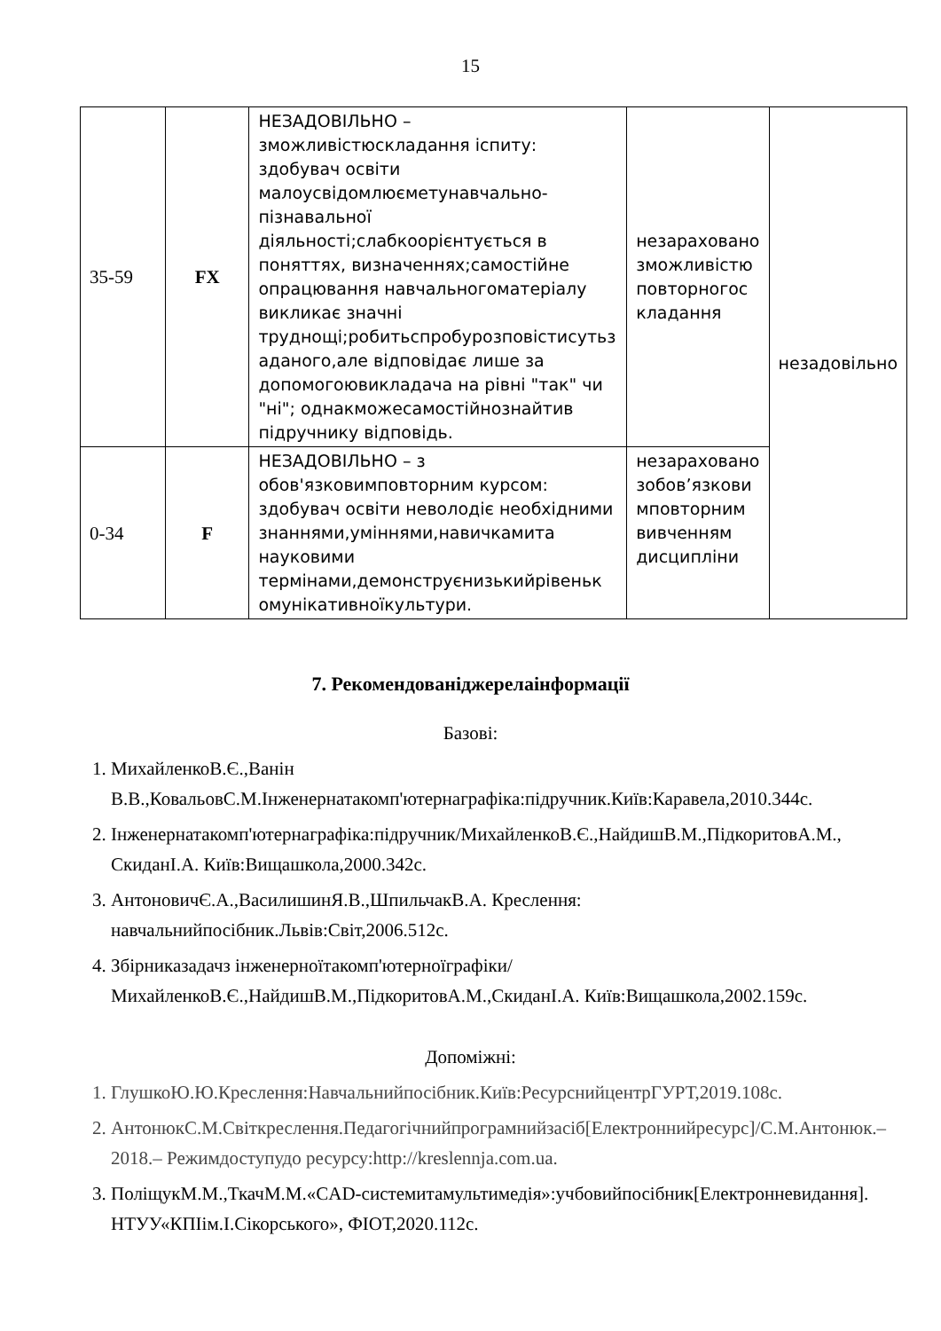15
| 35-59 | FX | НЕЗАДОВІЛЬНО – зможливістюскладання іспиту: здобувач освіти малоусвідомлюєметунавчально-пізнавальної діяльності;слабкоорієнтується в поняттях, визначеннях;самостійне опрацювання навчальногоматеріалу викликає значні труднощі;робитьспробурозповістисутьз аданого,але відповідає лише за допомогоювикладача на рівні "так" чи "ні"; однакможесамостійнознайтив підручнику відповідь. | незараховано зможливістю повторногос кладання | незадовільно |
| 0-34 | F | НЕЗАДОВІЛЬНО – з обов'язковимповторним курсом: здобувач освіти неволодіє необхідними знаннями,уміннями,навичкамита науковими термінами,демонструєнизькийрівеньк омунікативноїкультури. | незараховано зобов’язкови мповторним вивченням дисципліни | |
7. Рекомендованіджерелаінформації
Базові:
1. МихайленкоВ.Є.,Ванін В.В.,КовальовС.М.Інженернатакомп'ютернаграфіка:підручник.Київ:Каравела,2010.344с.
2. Інженернатакомп'ютернаграфіка:підручник/МихайленкоВ.Є.,НайдишВ.М.,ПідкоритовА.М., СкиданІ.А. Київ:Вищашкола,2000.342с.
3. АнтоновичЄ.А.,ВасилишинЯ.В.,ШпильчакВ.А. Креслення: навчальнийпосібник.Львів:Світ,2006.512с.
4. Збірниказадачз інженерноїтакомп'ютерноїграфіки/МихайленкоВ.Є.,НайдишВ.М.,ПідкоритовА.М.,СкиданІ.А. Київ:Вищашкола,2002.159с.
Допоміжні:
1. ГлушкоЮ.Ю.Креслення:Навчальнийпосібник.Київ:РесурснийцентрГУРТ,2019.108с.
2. АнтонюкС.М.Світкреслення.Педагогічнийпрограмнийзасіб[Електроннийресурс]/С.М.Антонюк.–2018.– Режимдоступудо ресурсу:http://kreslennja.com.ua.
3. ПоліщукМ.М.,ТкачМ.М.«CAD-системитамультимедія»:учбовийпосібник[Електронневидання]. НТУУ«КПІім.І.Сікорського», ФІОТ,2020.112с.